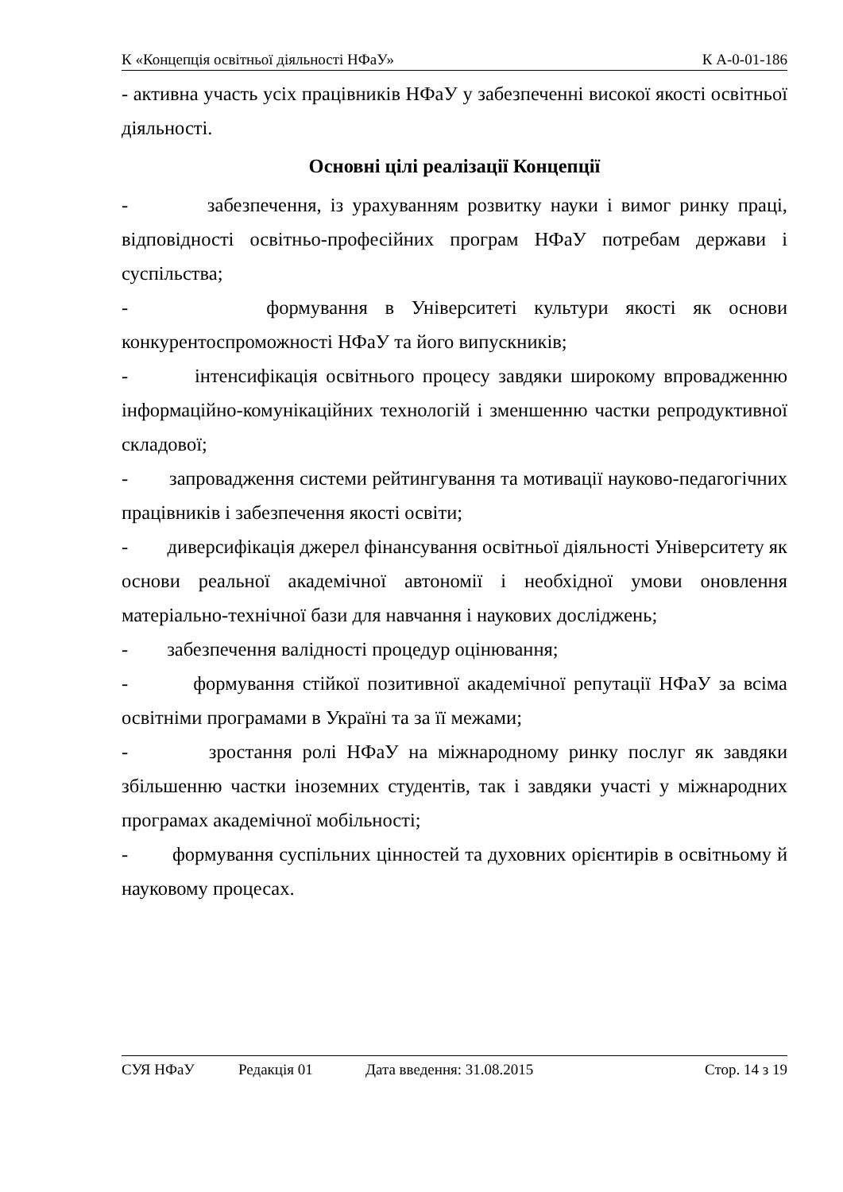К «Концепція освітньої діяльності НФаУ» К А-0-01-186
- активна участь усіх працівників НФаУ у забезпеченні високої якості освітньої діяльності.
Основні цілі реалізації Концепції
- забезпечення, із урахуванням розвитку науки і вимог ринку праці, відповідності освітньо-професійних програм НФаУ потребам держави і суспільства;
- формування в Університеті культури якості як основи конкурентоспроможності НФаУ та його випускників;
- інтенсифікація освітнього процесу завдяки широкому впровадженню інформаційно-комунікаційних технологій і зменшенню частки репродуктивної складової;
- запровадження системи рейтингування та мотивації науково-педагогічних працівників і забезпечення якості освіти;
- диверсифікація джерел фінансування освітньої діяльності Університету як основи реальної академічної автономії і необхідної умови оновлення матеріально-технічної бази для навчання і наукових досліджень;
- забезпечення валідності процедур оцінювання;
- формування стійкої позитивної академічної репутації НФаУ за всіма освітніми програмами в Україні та за її межами;
- зростання ролі НФаУ на міжнародному ринку послуг як завдяки збільшенню частки іноземних студентів, так і завдяки участі у міжнародних програмах академічної мобільності;
- формування суспільних цінностей та духовних орієнтирів в освітньому й науковому процесах.
СУЯ НФаУ Редакція 01 Дата введення: 31.08.2015 Стор. 14 з 19